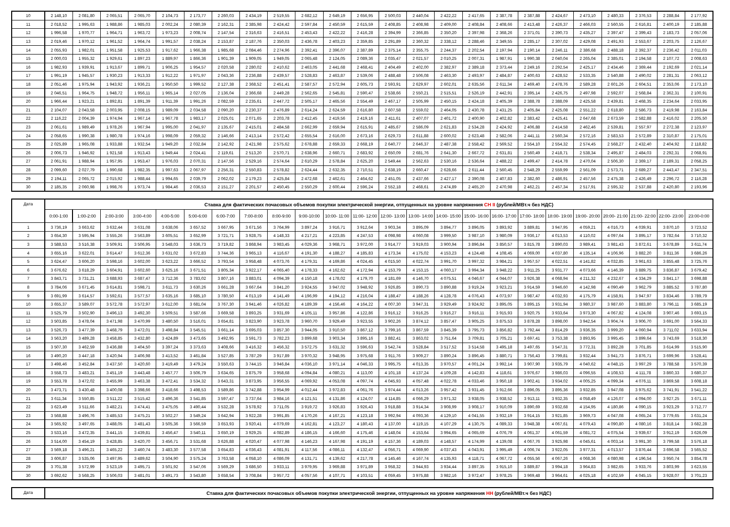| 10 | 2 148,10 | 2 081,80 | 2 065,51 | 2 065,70 | 2 104,73 | 2 173,77 | 2 260,03 | 2 434,19 | 2 519,55 | 2 682,12 | 2 649,19 | 2 656,95 | 2 500,03 | 2 440,04 | 2 422,22 | 2 417,65 | 2 387,78 | 2 387,88 | 2 424,67 | 2 473,10 | 2 480,33 | 2 376,53 | 2 288,84 | 2 177,92 |
| 11 | 2 018,52 | 1 995,63 | 1 988,86 | 1 985,03 | 2 002,24 | 2 080,39 | 2 162,31 | 2 385,98 | 2 424,42 | 2 597,84 | 2 450,59 | 2 615,59 | 2 408,85 | 2 408,98 | 2 409,00 | 2 408,84 | 2 408,66 | 2 413,48 | 2 426,37 | 2 466,03 | 2 560,55 | 2 616,81 | 2 400,19 | 2 185,88 |
| 12 | 1 996,58 | 1 970,77 | 1 964,71 | 1 963,72 | 1 973,23 | 2 008,74 | 2 147,54 | 2 316,63 | 2 416,51 | 2 453,43 | 2 422,22 | 2 416,28 | 2 394,99 | 2 366,85 | 2 350,20 | 2 397,98 | 2 368,26 | 2 371,01 | 2 390,73 | 2 435,27 | 2 397,47 | 2 399,43 | 2 183,73 | 2 057,06 |
| 13 | 2 019,46 | 1 970,12 | 1 961,52 | 1 964,74 | 1 991,57 | 2 038,24 | 2 153,87 | 2 187,76 | 2 350,03 | 2 436,78 | 2 403,23 | 2 359,85 | 2 291,89 | 2 360,32 | 2 338,12 | 2 288,46 | 2 349,55 | 2 285,17 | 2 307,02 | 2 429,08 | 2 491,93 | 2 553,67 | 2 203,75 | 2 126,67 |
| 14 | 2 055,93 | 1 982,01 | 1 951,58 | 1 925,53 | 1 917,62 | 1 966,38 | 1 985,68 | 2 084,46 | 2 274,96 | 2 392,41 | 2 396,07 | 2 387,89 | 2 375,14 | 2 355,75 | 2 244,37 | 2 202,54 | 2 197,94 | 2 190,14 | 2 246,11 | 2 386,68 | 2 488,18 | 2 392,37 | 2 236,42 | 2 011,03 |
| 15 | 2 000,03 | 1 955,32 | 1 929,61 | 1 897,23 | 1 889,97 | 1 866,36 | 1 901,39 | 1 909,05 | 1 949,05 | 2 065,48 | 2 124,05 | 2 089,36 | 2 035,47 | 2 021,57 | 2 010,25 | 2 007,31 | 1 987,91 | 1 990,38 | 2 040,04 | 2 265,04 | 2 385,01 | 2 194,58 | 2 107,72 | 2 008,63 |
| 16 | 1 982,93 | 1 939,91 | 1 913,67 | 1 899,71 | 1 906,25 | 1 954,57 | 2 020,58 | 2 280,02 | 2 410,62 | 2 463,05 | 2 441,68 | 2 468,41 | 2 404,49 | 2 402,00 | 2 382,97 | 2 389,18 | 2 373,44 | 2 249,16 | 2 292,54 | 2 425,17 | 2 434,46 | 2 369,44 | 2 192,69 | 2 021,14 |
| 17 | 1 991,19 | 1 945,57 | 1 930,23 | 1 913,33 | 1 912,22 | 1 971,97 | 2 043,36 | 2 236,88 | 2 439,57 | 2 528,83 | 2 463,87 | 2 539,06 | 2 488,48 | 2 506,08 | 2 463,30 | 2 493,97 | 2 484,87 | 2 400,63 | 2 428,52 | 2 533,35 | 2 540,88 | 2 490,02 | 2 281,31 | 2 063,12 |
| 18 | 2 051,46 | 1 975,94 | 1 943,92 | 1 936,21 | 1 950,50 | 1 999,52 | 2 127,38 | 2 368,52 | 2 451,41 | 2 587,57 | 2 572,94 | 2 605,73 | 2 593,91 | 2 629,97 | 2 602,01 | 2 635,56 | 2 611,34 | 2 469,40 | 2 478,76 | 2 589,28 | 2 601,26 | 2 604,51 | 2 353,06 | 2 173,10 |
| 19 | 2 046,51 | 1 964,75 | 1 948,72 | 1 956,11 | 1 965,14 | 2 027,05 | 2 136,04 | 2 366,68 | 2 449,28 | 2 562,65 | 2 545,81 | 2 590,47 | 2 538,66 | 2 550,21 | 2 515,51 | 2 526,19 | 2 442,91 | 2 395,14 | 2 426,75 | 2 497,98 | 2 592,07 | 2 568,84 | 2 362,31 | 2 100,91 |
| 20 | 1 966,44 | 1 923,21 | 1 892,81 | 1 891,39 | 1 911,39 | 1 991,26 | 2 082,59 | 2 235,61 | 2 447,72 | 2 505,17 | 2 465,56 | 2 554,49 | 2 467,17 | 2 505,99 | 2 450,15 | 2 424,18 | 2 405,39 | 2 388,78 | 2 388,09 | 2 425,58 | 2 439,81 | 2 468,35 | 2 234,64 | 2 033,95 |
| 21 | 2 104,07 | 2 043,58 | 2 003,95 | 2 008,15 | 1 989,09 | 2 034,58 | 2 090,20 | 2 230,37 | 2 476,89 | 2 614,24 | 2 624,59 | 2 616,80 | 2 607,58 | 2 559,02 | 2 464,05 | 2 430,78 | 2 431,25 | 2 405,84 | 2 425,08 | 2 551,22 | 2 618,80 | 2 586,73 | 2 419,98 | 2 163,84 |
| 22 | 2 116,22 | 2 004,39 | 1 974,94 | 1 967,14 | 1 967,78 | 1 983,17 | 2 025,01 | 2 071,65 | 2 203,78 | 2 412,45 | 2 419,56 | 2 419,16 | 2 411,61 | 2 407,07 | 2 401,72 | 2 400,90 | 2 402,82 | 2 383,42 | 2 425,41 | 2 647,68 | 2 673,59 | 2 582,88 | 2 416,02 | 2 205,50 |
| 23 | 2 061,61 | 1 989,49 | 1 978,26 | 1 967,94 | 1 995,00 | 2 041,97 | 2 135,67 | 2 415,01 | 2 484,58 | 2 662,99 | 2 659,94 | 2 615,91 | 2 485,67 | 2 586,09 | 2 621,83 | 2 534,28 | 2 424,92 | 2 406,88 | 2 414,58 | 2 462,46 | 2 539,81 | 2 557,97 | 2 272,38 | 2 123,97 |
| 24 | 2 058,65 | 1 990,38 | 1 980,78 | 1 974,16 | 1 998,09 | 2 059,32 | 2 146,66 | 2 413,14 | 2 572,42 | 2 655,54 | 2 616,00 | 2 673,16 | 2 629,73 | 2 611,88 | 2 600,02 | 2 623,48 | 2 582,06 | 2 441,11 | 2 560,34 | 2 572,16 | 2 583,53 | 2 572,89 | 2 310,87 | 2 175,01 |
| 25 | 2 025,89 | 1 965,08 | 1 933,88 | 1 932,54 | 1 949,20 | 2 032,84 | 2 142,92 | 2 421,98 | 2 575,62 | 2 678,88 | 2 659,33 | 2 668,19 | 2 640,77 | 2 646,37 | 2 487,38 | 2 558,42 | 2 569,52 | 2 554,10 | 2 554,32 | 2 574,45 | 2 568,27 | 2 432,40 | 2 404,92 | 2 118,82 |
| 26 | 2 006,73 | 1 946,92 | 1 921,58 | 1 913,43 | 1 949,44 | 2 024,41 | 2 119,61 | 2 513,20 | 2 570,71 | 2 638,96 | 2 660,71 | 2 683,92 | 2 650,09 | 2 681,76 | 2 641,30 | 2 667,72 | 2 631,81 | 2 560,49 | 2 418,71 | 2 538,34 | 2 495,87 | 2 484,03 | 2 292,31 | 2 068,91 |
| 27 | 2 061,91 | 1 988,94 | 1 957,95 | 1 953,47 | 1 976,03 | 2 070,31 | 2 147,56 | 2 529,16 | 2 574,64 | 2 610,29 | 2 578,84 | 2 625,20 | 2 549,44 | 2 562,63 | 2 530,16 | 2 536,64 | 2 488,22 | 2 499,47 | 2 414,78 | 2 470,04 | 2 506,30 | 2 369,17 | 2 189,31 | 2 058,25 |
| 28 | 2 099,60 | 2 027,79 | 1 990,68 | 1 982,35 | 1 997,63 | 2 067,97 | 2 256,31 | 2 550,83 | 2 578,82 | 2 624,44 | 2 632,35 | 2 710,51 | 2 638,19 | 2 660,47 | 2 628,66 | 2 611,44 | 2 560,45 | 2 548,29 | 2 559,99 | 2 561,09 | 2 573,71 | 2 689,27 | 2 443,47 | 2 347,51 |
| 29 | 2 194,11 | 2 065,72 | 2 015,92 | 1 988,44 | 1 994,65 | 2 039,79 | 2 062,02 | 2 179,23 | 2 425,84 | 2 472,68 | 2 462,61 | 2 464,62 | 2 451,05 | 2 437,66 | 2 427,17 | 2 390,08 | 2 407,83 | 2 382,60 | 2 486,91 | 2 457,56 | 2 475,38 | 2 426,49 | 2 296,72 | 2 116,28 |
| 30 | 2 185,35 | 2 060,98 | 1 998,76 | 1 973,74 | 1 984,46 | 2 036,53 | 2 151,27 | 2 201,57 | 2 450,45 | 2 550,29 | 2 600,44 | 2 596,24 | 2 552,18 | 2 468,61 | 2 474,89 | 2 465,20 | 2 470,98 | 2 462,21 | 2 457,34 | 2 517,91 | 2 595,32 | 2 537,88 | 2 420,80 | 2 193,96 |
| Дата | Ставка для фактических почасовых объемов покупки электрической энергии, отпущенных на уровне напряжения СН II (рублей/МВт.ч без НДС) | | | | | | | | | | | | | | | | | | | | | | | |
| --- | --- | --- | --- | --- | --- | --- | --- | --- | --- | --- | --- | --- | --- | --- | --- | --- | --- | --- | --- | --- | --- | --- | --- | --- |
| | 0:00-1:00 | 1:00-2:00 | 2:00-3:00 | 3:00-4:00 | 4:00-5:00 | 5:00-6:00 | 6:00-7:00 | 7:00-8:00 | 8:00-9:00 | 9:00-10:00 | 10:00- 11:00 | 11:00- 12:00 | 12:00- 13:00 | 13:00- 14:00 | 14:00- 15:00 | 15:00- 16:00 | 16:00- 17:00 | 17:00- 18:00 | 18:00- 19:00 | 19:00- 20:00 | 20:00- 21:00 | 21:00- 22:00 | 22:00- 23:00 | 23:00-0:00 |
| 1 | 3 736,19 | 3 663,62 | 3 632,44 | 3 631,08 | 3 638,06 | 3 657,52 | 3 667,95 | 3 671,56 | 3 764,99 | 3 897,24 | 3 916,71 | 3 912,64 | 3 903,34 | 3 895,09 | 3 894,77 | 3 896,05 | 3 893,92 | 3 889,81 | 3 947,95 | 4 059,21 | 4 016,73 | 4 039,91 | 3 870,10 | 3 723,52 |
| 2 | 3 654,30 | 3 595,94 | 3 555,26 | 3 563,89 | 3 605,51 | 3 652,99 | 3 721,71 | 3 928,75 | 4 148,33 | 4 217,21 | 4 223,85 | 4 247,53 | 4 098,98 | 4 060,08 | 3 999,50 | 3 987,10 | 3 980,09 | 3 936,17 | 4 013,53 | 4 110,02 | 4 097,64 | 3 895,17 | 3 782,64 | 3 710,32 |
| 3 | 3 588,53 | 3 516,38 | 3 509,91 | 3 506,95 | 3 548,03 | 3 636,73 | 3 719,82 | 3 868,94 | 3 983,45 | 4 029,36 | 3 968,71 | 3 972,00 | 3 914,77 | 3 919,03 | 3 900,94 | 3 896,84 | 3 850,57 | 3 815,78 | 3 890,03 | 3 989,41 | 3 981,43 | 3 872,61 | 3 678,89 | 3 611,74 |
| 4 | 3 655,16 | 3 622,01 | 3 614,47 | 3 612,36 | 3 631,02 | 3 672,83 | 3 744,36 | 3 965,13 | 4 116,67 | 4 191,30 | 4 188,27 | 4 185,83 | 4 173,34 | 4 175,02 | 4 153,23 | 4 124,48 | 4 108,45 | 4 069,00 | 4 037,80 | 4 135,14 | 4 106,96 | 3 882,20 | 3 811,36 | 3 686,26 |
| 5 | 3 624,47 | 3 606,20 | 3 598,16 | 3 602,00 | 3 623,22 | 3 666,52 | 3 793,54 | 3 958,48 | 4 073,76 | 4 179,31 | 4 169,86 | 4 024,45 | 4 015,50 | 4 022,74 | 3 991,70 | 3 997,32 | 3 984,21 | 3 957,57 | 4 022,51 | 4 141,82 | 4 032,85 | 3 961,63 | 3 855,48 | 3 725,76 |
| 6 | 3 676,62 | 3 618,29 | 3 604,91 | 3 602,60 | 3 625,16 | 3 671,51 | 3 805,34 | 3 922,17 | 4 065,40 | 4 178,33 | 4 162,62 | 4 172,94 | 4 153,79 | 4 153,15 | 4 060,17 | 3 994,34 | 3 948,22 | 3 911,25 | 3 931,77 | 4 073,66 | 4 146,39 | 3 889,75 | 3 836,87 | 3 679,42 |
| 7 | 3 843,71 | 3 731,21 | 3 688,93 | 3 687,47 | 3 712,36 | 3 783,02 | 3 807,16 | 3 883,01 | 4 094,39 | 4 150,18 | 4 178,02 | 4 179,70 | 4 181,69 | 4 146,70 | 4 075,51 | 4 046,67 | 4 044,07 | 3 926,38 | 4 068,94 | 4 211,32 | 4 232,67 | 4 334,29 | 3 841,17 | 3 698,88 |
| 8 | 3 784,06 | 3 671,45 | 3 614,81 | 3 598,71 | 3 611,73 | 3 630,26 | 3 661,28 | 3 667,64 | 3 841,20 | 3 924,55 | 3 947,02 | 3 948,92 | 3 926,85 | 3 890,73 | 3 890,88 | 3 919,24 | 3 923,21 | 3 914,59 | 3 946,60 | 4 142,98 | 4 090,49 | 3 962,79 | 3 885,52 | 3 787,80 |
| 9 | 3 691,99 | 3 614,57 | 3 592,61 | 3 577,57 | 3 635,16 | 3 685,10 | 3 780,50 | 4 013,19 | 4 141,49 | 4 196,99 | 4 194,12 | 4 216,04 | 4 188,47 | 4 188,26 | 4 128,78 | 4 076,43 | 4 073,97 | 3 987,47 | 4 032,93 | 4 175,79 | 4 158,91 | 3 947,97 | 3 834,46 | 3 789,79 |
| 10 | 3 655,37 | 3 589,07 | 3 572,78 | 3 572,97 | 3 612,00 | 3 681,04 | 3 767,30 | 3 941,46 | 4 026,82 | 4 189,39 | 4 156,46 | 4 164,22 | 4 007,30 | 3 947,31 | 3 929,49 | 3 924,92 | 3 895,05 | 3 895,15 | 3 931,94 | 3 980,37 | 3 987,60 | 3 883,80 | 3 796,11 | 3 685,19 |
| 11 | 3 525,79 | 3 502,90 | 3 496,13 | 3 492,30 | 3 509,51 | 3 587,66 | 3 669,58 | 3 893,25 | 3 931,69 | 4 105,11 | 3 957,86 | 4 122,86 | 3 916,12 | 3 916,25 | 3 916,27 | 3 916,11 | 3 915,93 | 3 920,75 | 3 933,64 | 3 973,30 | 4 067,82 | 4 124,08 | 3 907,46 | 3 693,15 |
| 12 | 3 503,85 | 3 478,04 | 3 471,98 | 3 470,99 | 3 480,50 | 3 516,01 | 3 654,81 | 3 823,90 | 3 923,78 | 3 960,70 | 3 929,49 | 3 923,55 | 3 902,26 | 3 874,12 | 3 857,47 | 3 905,25 | 3 875,53 | 3 878,28 | 3 898,00 | 3 942,54 | 3 904,74 | 3 906,70 | 3 691,00 | 3 564,33 |
| 13 | 3 526,73 | 3 477,39 | 3 468,79 | 3 472,01 | 3 498,84 | 3 545,51 | 3 661,14 | 3 695,03 | 3 857,30 | 3 944,05 | 3 910,50 | 3 867,12 | 3 799,16 | 3 867,59 | 3 845,39 | 3 795,73 | 3 856,82 | 3 792,44 | 3 814,29 | 3 936,35 | 3 999,20 | 4 060,94 | 3 711,02 | 3 633,94 |
| 14 | 3 563,20 | 3 489,28 | 3 458,85 | 3 432,80 | 3 424,89 | 3 473,65 | 3 492,95 | 3 591,73 | 3 782,23 | 3 899,68 | 3 903,34 | 3 895,16 | 3 882,41 | 3 863,02 | 3 751,64 | 3 709,81 | 3 705,21 | 3 697,41 | 3 753,38 | 3 893,95 | 3 995,45 | 3 899,64 | 3 743,69 | 3 518,30 |
| 15 | 3 507,30 | 3 462,59 | 3 436,88 | 3 404,50 | 3 397,24 | 3 373,63 | 3 408,66 | 3 416,32 | 3 456,32 | 3 572,75 | 3 631,32 | 3 596,63 | 3 542,74 | 3 528,84 | 3 517,52 | 3 514,58 | 3 495,18 | 3 497,65 | 3 547,31 | 3 772,31 | 3 892,28 | 3 701,85 | 3 614,99 | 3 515,90 |
| 16 | 3 490,20 | 3 447,18 | 3 420,94 | 3 406,98 | 3 413,52 | 3 461,84 | 3 527,85 | 3 787,29 | 3 917,89 | 3 970,32 | 3 948,95 | 3 975,68 | 3 911,76 | 3 909,27 | 3 890,24 | 3 896,45 | 3 880,71 | 3 756,43 | 3 799,81 | 3 932,44 | 3 941,73 | 3 876,71 | 3 699,96 | 3 528,41 |
| 17 | 3 498,46 | 3 452,84 | 3 437,50 | 3 420,60 | 3 419,49 | 3 479,24 | 3 550,63 | 3 744,15 | 3 946,84 | 4 036,10 | 3 971,14 | 4 046,33 | 3 995,75 | 4 013,35 | 3 970,57 | 4 001,24 | 3 992,14 | 3 907,90 | 3 935,79 | 4 040,62 | 4 048,15 | 3 997,29 | 3 788,58 | 3 570,39 |
| 18 | 3 558,73 | 3 483,21 | 3 451,19 | 3 443,48 | 3 457,77 | 3 506,79 | 3 634,65 | 3 875,79 | 3 958,68 | 4 094,84 | 4 080,21 | 4 113,00 | 4 101,18 | 4 137,24 | 4 109,28 | 4 142,83 | 4 118,61 | 3 976,67 | 3 986,03 | 4 096,55 | 4 108,53 | 4 111,78 | 3 860,33 | 3 680,37 |
| 19 | 3 553,78 | 3 472,02 | 3 455,99 | 3 463,38 | 3 472,41 | 3 534,32 | 3 643,31 | 3 873,95 | 3 956,55 | 4 069,92 | 4 053,08 | 4 097,74 | 4 045,93 | 4 057,48 | 4 022,78 | 4 033,46 | 3 950,18 | 3 902,41 | 3 934,02 | 4 005,25 | 4 099,34 | 4 076,11 | 3 869,58 | 3 608,18 |
| 20 | 3 473,71 | 3 430,48 | 3 400,08 | 3 398,66 | 3 418,66 | 3 498,53 | 3 589,86 | 3 742,88 | 3 954,99 | 4 012,44 | 3 972,83 | 4 061,76 | 3 974,44 | 4 013,26 | 3 957,42 | 3 931,45 | 3 912,66 | 3 896,05 | 3 895,36 | 3 932,85 | 3 947,08 | 3 975,62 | 3 741,91 | 3 541,22 |
| 21 | 3 611,34 | 3 550,85 | 3 511,22 | 3 515,42 | 3 496,36 | 3 541,85 | 3 597,47 | 3 737,64 | 3 984,16 | 4 121,51 | 4 131,86 | 4 124,07 | 4 114,85 | 4 066,29 | 3 971,32 | 3 938,05 | 3 938,52 | 3 913,11 | 3 932,35 | 4 058,49 | 4 126,07 | 4 094,00 | 3 927,25 | 3 671,11 |
| 22 | 3 623,49 | 3 511,66 | 3 482,21 | 3 474,41 | 3 475,05 | 3 490,44 | 3 532,28 | 3 578,92 | 3 711,05 | 3 919,72 | 3 926,83 | 3 926,43 | 3 918,88 | 3 914,34 | 3 908,99 | 3 908,17 | 3 910,09 | 3 890,69 | 3 932,68 | 4 154,95 | 4 180,86 | 4 090,15 | 3 923,29 | 3 712,77 |
| 23 | 3 568,88 | 3 496,76 | 3 485,53 | 3 475,21 | 3 502,27 | 3 549,24 | 3 642,94 | 3 922,28 | 3 991,85 | 4 170,26 | 4 167,21 | 4 123,18 | 3 992,94 | 4 093,36 | 4 129,10 | 4 041,55 | 3 932,19 | 3 914,15 | 3 921,85 | 3 969,73 | 4 047,08 | 4 065,24 | 3 779,65 | 3 631,24 |
| 24 | 3 565,92 | 3 497,65 | 3 488,05 | 3 481,43 | 3 505,36 | 3 566,59 | 3 653,93 | 3 920,41 | 4 079,69 | 4 162,81 | 4 123,27 | 4 180,43 | 4 137,00 | 4 119,15 | 4 107,29 | 4 130,75 | 4 089,33 | 3 948,38 | 4 067,61 | 4 079,43 | 4 090,80 | 4 080,16 | 3 818,14 | 3 682,28 |
| 25 | 3 533,16 | 3 472,35 | 3 441,15 | 3 439,81 | 3 456,47 | 3 540,11 | 3 650,19 | 3 929,25 | 4 082,89 | 4 186,15 | 4 166,60 | 4 175,46 | 4 148,04 | 4 153,64 | 3 994,65 | 4 065,69 | 4 076,79 | 4 061,37 | 4 061,59 | 4 081,72 | 4 075,54 | 3 939,67 | 3 912,19 | 3 626,09 |
| 26 | 3 514,00 | 3 454,19 | 3 428,85 | 3 420,70 | 3 456,71 | 3 531,68 | 3 626,88 | 4 020,47 | 4 077,98 | 4 146,23 | 4 167,98 | 4 191,19 | 4 157,36 | 4 189,03 | 4 148,57 | 4 174,99 | 4 139,08 | 4 067,76 | 3 925,98 | 4 045,61 | 4 003,14 | 3 991,30 | 3 799,58 | 3 576,18 |
| 27 | 3 569,18 | 3 496,21 | 3 465,22 | 3 460,74 | 3 483,30 | 3 577,58 | 3 654,83 | 4 036,43 | 4 081,91 | 4 117,56 | 4 086,11 | 4 132,47 | 4 056,71 | 4 069,90 | 4 037,43 | 4 043,91 | 3 995,49 | 4 006,74 | 3 922,05 | 3 977,31 | 4 013,57 | 3 876,44 | 3 696,58 | 3 565,52 |
| 28 | 3 606,87 | 3 535,06 | 3 497,95 | 3 489,62 | 3 504,90 | 3 575,24 | 3 763,58 | 4 058,10 | 4 086,09 | 4 131,71 | 4 139,62 | 4 217,78 | 4 145,46 | 4 167,74 | 4 135,93 | 4 118,71 | 4 067,72 | 4 055,56 | 4 067,26 | 4 068,36 | 4 080,98 | 4 196,54 | 3 950,74 | 3 854,78 |
| 29 | 3 701,38 | 3 572,99 | 3 523,19 | 3 495,71 | 3 501,92 | 3 547,06 | 3 569,29 | 3 686,50 | 3 933,11 | 3 979,95 | 3 969,88 | 3 971,89 | 3 958,32 | 3 944,93 | 3 934,44 | 3 897,35 | 3 915,10 | 3 889,87 | 3 994,18 | 3 964,83 | 3 982,65 | 3 933,76 | 3 803,99 | 3 623,55 |
| 30 | 3 692,62 | 3 568,25 | 3 506,03 | 3 481,01 | 3 491,73 | 3 543,80 | 3 658,54 | 3 708,84 | 3 957,72 | 4 057,56 | 4 107,71 | 4 103,51 | 4 059,45 | 3 975,88 | 3 982,16 | 3 972,47 | 3 978,25 | 3 969,48 | 3 964,61 | 4 025,18 | 4 102,59 | 4 045,15 | 3 928,07 | 3 701,23 |
| Дата | Ставка для фактических почасовых объемов покупки электрической энергии, отпущенных на уровне напряжения НН (рублей/МВт.ч без НДС) |
| --- | --- |